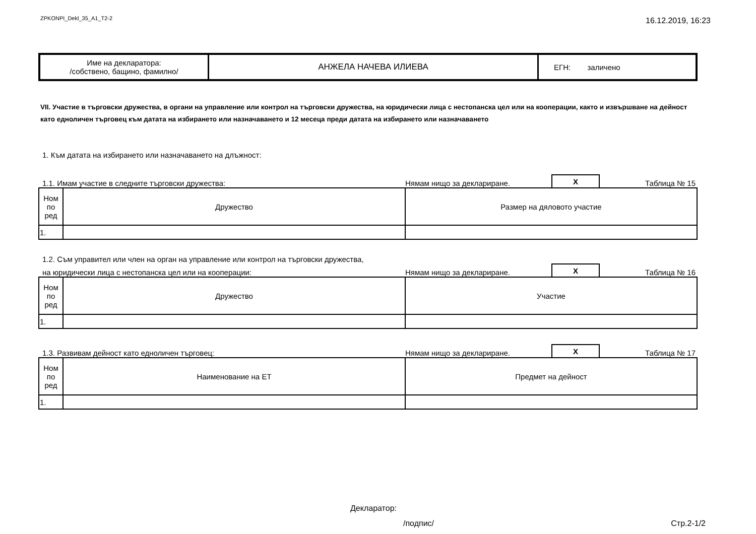ZPKONPI_Dekl_35_A1_T2-2 16.12.2019, 16:23
| Име на декларатора: /собствено, бащино, фамилно/ | АНЖЕЛА НАЧЕВА ИЛИЕВА | ЕГН: заличено |
VII. Участие в търговски дружества, в органи на управление или контрол на търговски дружества, на юридически лица с нестопанска цел или на кооперации, както и извършване на дейност като едноличен търговец към датата на избирането или назначаването и 12 месеца преди датата на избирането или назначаването
1. Към датата на избирането или назначаването на длъжност:
1.1. Имам участие в следните търговски дружества: Нямам нищо за деклариране. X Таблица № 15
| Ном по ред | Дружество | Размер на дяловото участие |
| 1. | | |
1.2. Съм управител или член на орган на управление или контрол на търговски дружества,
на юридически лица с нестопанска цел или на кооперации: Нямам нищо за деклариране. X Таблица № 16
| Ном по ред | Дружество | Участие |
| 1. | | |
1.3. Развивам дейност като едноличен търговец: Нямам нищо за деклариране. X Таблица № 17
| Ном по ред | Наименование на ЕТ | Предмет на дейност |
| 1. | | |
Декларатор:
/подпис/ Стр.2-1/2